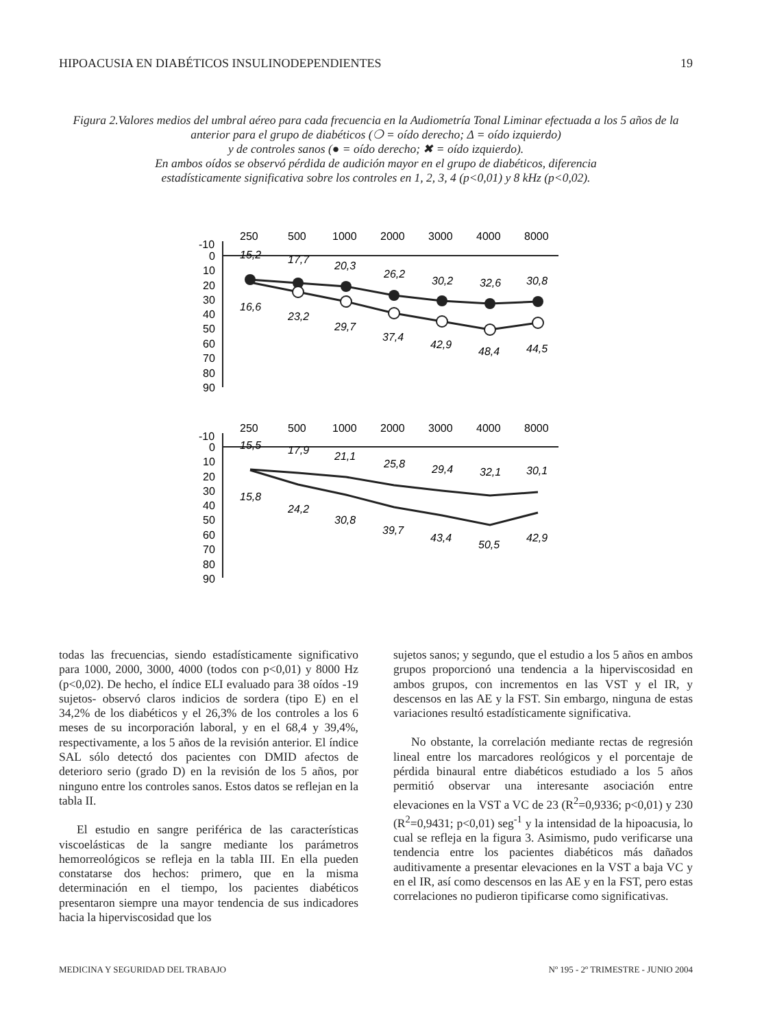HIPOACUSIA EN DIABÉTICOS INSULINODEPENDIENTES 19
Figura 2.Valores medios del umbral aéreo para cada frecuencia en la Audiometría Tonal Liminar efectuada a los 5 años de la anterior para el grupo de diabéticos (❍ = oído derecho; Δ = oído izquierdo)
y de controles sanos (● = oído derecho; ✖ = oído izquierdo).
En ambos oídos se observó pérdida de audición mayor en el grupo de diabéticos, diferencia
estadísticamente significativa sobre los controles en 1, 2, 3, 4 (p<0,01) y 8 kHz (p<0,02).
250
500
1000
2000
3000
4000
8000
-10
0
10
20
30
40
50
60
70
80
90
15,2
17,7
20,3
26,2
30,2
32,6
30,8
16,6
23,2
29,7
37,4
42,9
48,4
44,5
250
500
1000
2000
3000
4000
8000
-10
0
10
20
30
40
50
60
70
80
90
15,5
17,9
21,1
25,8
29,4
32,1
30,1
15,8
24,2
30,8
39,7
43,4
50,5
42,9
todas las frecuencias, siendo estadísticamente significativo para 1000, 2000, 3000, 4000 (todos con p<0,01) y 8000 Hz (p<0,02). De hecho, el índice ELI evaluado para 38 oídos -19 sujetos- observó claros indicios de sordera (tipo E) en el 34,2% de los diabéticos y el 26,3% de los controles a los 6 meses de su incorporación laboral, y en el 68,4 y 39,4%, respectivamente, a los 5 años de la revisión anterior. El índice SAL sólo detectó dos pacientes con DMID afectos de deterioro serio (grado D) en la revisión de los 5 años, por ninguno entre los controles sanos. Estos datos se reflejan en la tabla II.
El estudio en sangre periférica de las características viscoelásticas de la sangre mediante los parámetros hemorreológicos se refleja en la tabla III. En ella pueden constatarse dos hechos: primero, que en la misma determinación en el tiempo, los pacientes diabéticos presentaron siempre una mayor tendencia de sus indicadores hacia la hiperviscosidad que los
sujetos sanos; y segundo, que el estudio a los 5 años en ambos grupos proporcionó una tendencia a la hiperviscosidad en ambos grupos, con incrementos en las VST y el IR, y descensos en las AE y la FST. Sin embargo, ninguna de estas variaciones resultó estadísticamente significativa.
No obstante, la correlación mediante rectas de regresión lineal entre los marcadores reológicos y el porcentaje de pérdida binaural entre diabéticos estudiado a los 5 años permitió observar una interesante asociación entre elevaciones en la VST a VC de 23 (R<sup>2</sup>=0,9336; p<0,01) y 230 (R<sup>2</sup>=0,9431; p<0,01) seg<sup>-1</sup> y la intensidad de la hipoacusia, lo cual se refleja en la figura 3. Asimismo, pudo verificarse una tendencia entre los pacientes diabéticos más dañados auditivamente a presentar elevaciones en la VST a baja VC y en el IR, así como descensos en las AE y en la FST, pero estas correlaciones no pudieron tipificarse como significativas.
MEDICINA Y SEGURIDAD DEL TRABAJO Nº 195 - 2º TRIMESTRE - JUNIO 2004